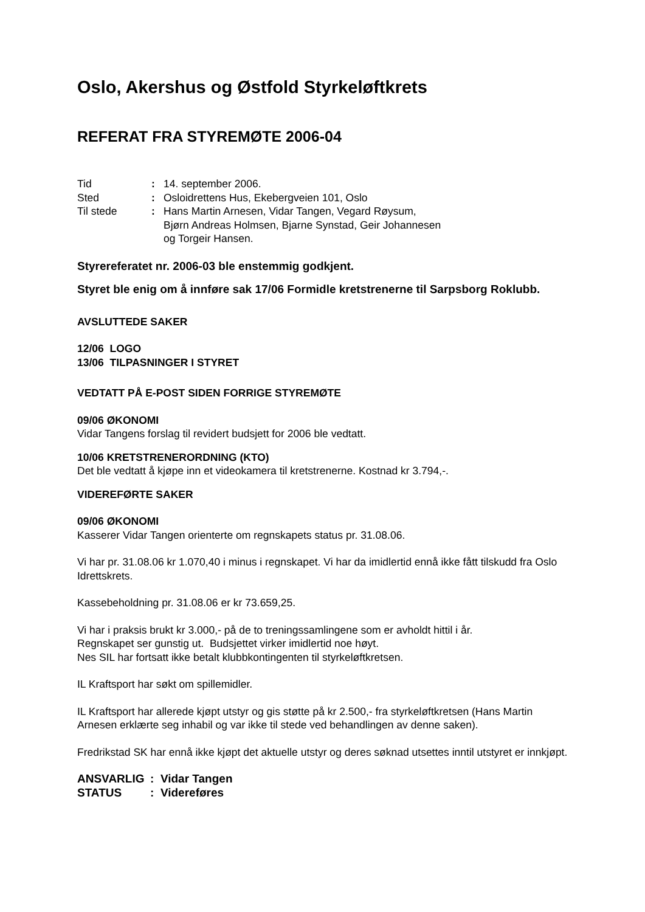Oslo, Akershus og Østfold Styrkeløftkrets
REFERAT FRA STYREMØTE 2006-04
| Tid | : | 14. september 2006. |
| Sted | : | Osloidrettens Hus, Ekebergveien 101, Oslo |
| Til stede | : | Hans Martin Arnesen, Vidar Tangen, Vegard Røysum, Bjørn Andreas Holmsen, Bjarne Synstad, Geir Johannesen og Torgeir Hansen. |
Styrereferatet nr. 2006-03 ble enstemmig godkjent.
Styret ble enig om å innføre sak 17/06 Formidle kretstrenerne til Sarpsborg Roklubb.
AVSLUTTEDE SAKER
12/06 LOGO
13/06 TILPASNINGER I STYRET
VEDTATT PÅ E-POST SIDEN FORRIGE STYREMØTE
09/06 ØKONOMI
Vidar Tangens forslag til revidert budsjett for 2006 ble vedtatt.
10/06 KRETSTRENERORDNING (KTO)
Det ble vedtatt å kjøpe inn et videokamera til kretstrenerne. Kostnad kr 3.794,-.
VIDEREFØRTE SAKER
09/06 ØKONOMI
Kasserer Vidar Tangen orienterte om regnskapets status pr. 31.08.06.
Vi har pr. 31.08.06 kr 1.070,40 i minus i regnskapet. Vi har da imidlertid ennå ikke fått tilskudd fra Oslo Idrettskrets.
Kassebeholdning pr. 31.08.06 er kr 73.659,25.
Vi har i praksis brukt kr 3.000,- på de to treningssamlingene som er avholdt hittil i år.
Regnskapet ser gunstig ut. Budsjettet virker imidlertid noe høyt.
Nes SIL har fortsatt ikke betalt klubbkontingenten til styrkeløftkretsen.
IL Kraftsport har søkt om spillemidler.
IL Kraftsport har allerede kjøpt utstyr og gis støtte på kr 2.500,- fra styrkeløftkretsen (Hans Martin Arnesen erklærte seg inhabil og var ikke til stede ved behandlingen av denne saken).
Fredrikstad SK har ennå ikke kjøpt det aktuelle utstyr og deres søknad utsettes inntil utstyret er innkjøpt.
| ANSVARLIG | : Vidar Tangen |
| STATUS | : Videreføres |